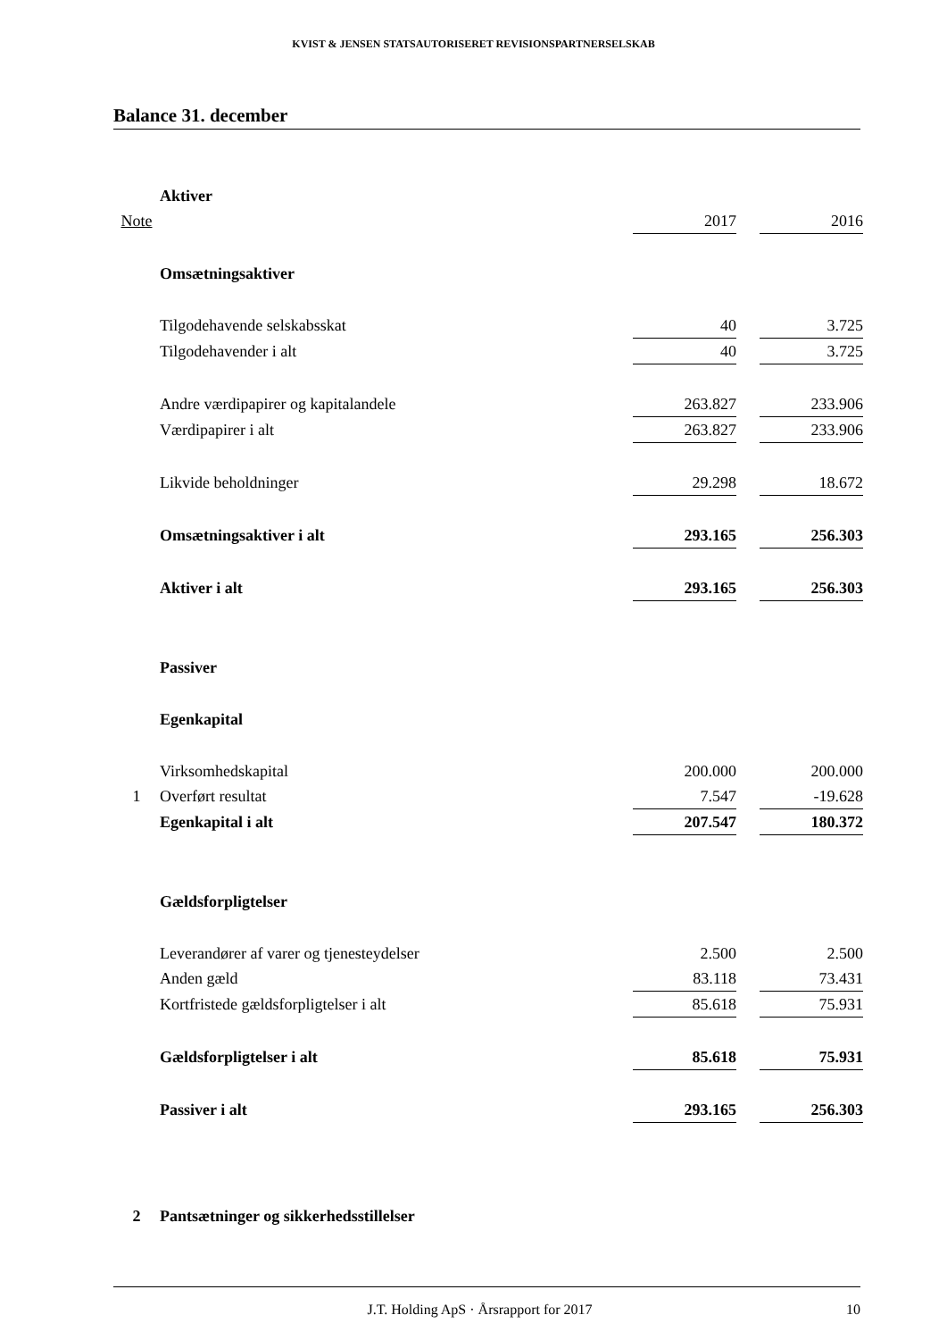KVIST & JENSEN STATSAUTORISERET REVISIONSPARTNERSELSKAB
Balance 31. december
| | Aktiver | | | |
| Note | | 2017 | | 2016 |
| | Omsætningsaktiver | | | |
| | Tilgodehavende selskabsskat | 40 | | 3.725 |
| | Tilgodehavender i alt | 40 | | 3.725 |
| | Andre værdipapirer og kapitalandele | 263.827 | | 233.906 |
| | Værdipapirer i alt | 263.827 | | 233.906 |
| | Likvide beholdninger | 29.298 | | 18.672 |
| | Omsætningsaktiver i alt | 293.165 | | 256.303 |
| | Aktiver i alt | 293.165 | | 256.303 |
| | Passiver | | | |
| | Egenkapital | | | |
| | Virksomhedskapital | 200.000 | | 200.000 |
| 1 | Overført resultat | 7.547 | | -19.628 |
| | Egenkapital i alt | 207.547 | | 180.372 |
| | Gældsforpligtelser | | | |
| | Leverandører af varer og tjenesteydelser | 2.500 | | 2.500 |
| | Anden gæld | 83.118 | | 73.431 |
| | Kortfristede gældsforpligtelser i alt | 85.618 | | 75.931 |
| | Gældsforpligtelser i alt | 85.618 | | 75.931 |
| | Passiver i alt | 293.165 | | 256.303 |
| 2 | Pantsætninger og sikkerhedsstillelser | | | |
J.T. Holding ApS · Årsrapport for 2017 10